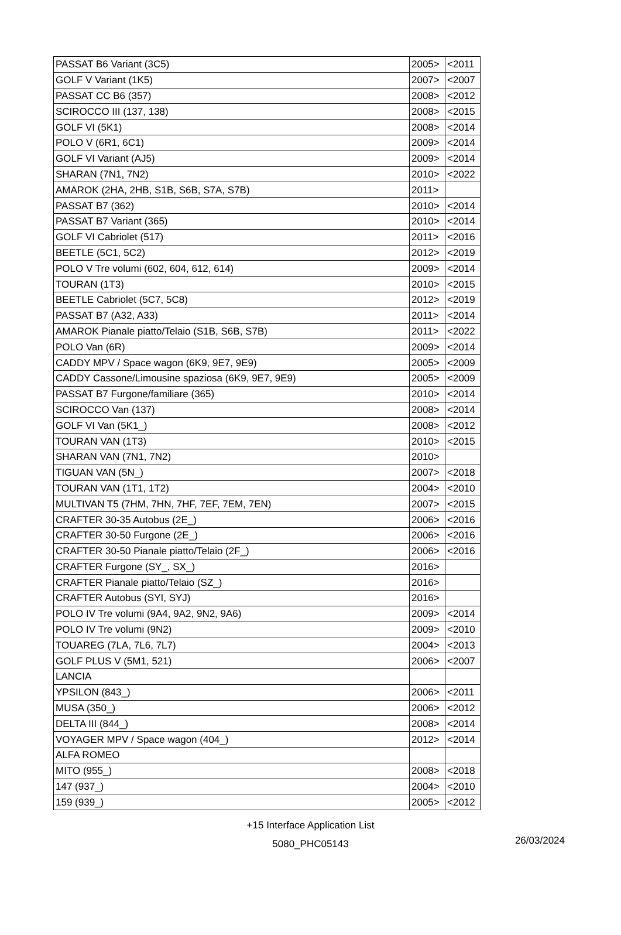| PASSAT B6 Variant (3C5) | 2005> | <2011 |
| GOLF V Variant (1K5) | 2007> | <2007 |
| PASSAT CC B6 (357) | 2008> | <2012 |
| SCIROCCO III (137, 138) | 2008> | <2015 |
| GOLF VI (5K1) | 2008> | <2014 |
| POLO V (6R1, 6C1) | 2009> | <2014 |
| GOLF VI Variant (AJ5) | 2009> | <2014 |
| SHARAN (7N1, 7N2) | 2010> | <2022 |
| AMAROK (2HA, 2HB, S1B, S6B, S7A, S7B) | 2011> | |
| PASSAT B7 (362) | 2010> | <2014 |
| PASSAT B7 Variant (365) | 2010> | <2014 |
| GOLF VI Cabriolet (517) | 2011> | <2016 |
| BEETLE (5C1, 5C2) | 2012> | <2019 |
| POLO V Tre volumi (602, 604, 612, 614) | 2009> | <2014 |
| TOURAN (1T3) | 2010> | <2015 |
| BEETLE Cabriolet (5C7, 5C8) | 2012> | <2019 |
| PASSAT B7 (A32, A33) | 2011> | <2014 |
| AMAROK Pianale piatto/Telaio (S1B, S6B, S7B) | 2011> | <2022 |
| POLO Van (6R) | 2009> | <2014 |
| CADDY MPV / Space wagon (6K9, 9E7, 9E9) | 2005> | <2009 |
| CADDY Cassone/Limousine spaziosa (6K9, 9E7, 9E9) | 2005> | <2009 |
| PASSAT B7 Furgone/familiare (365) | 2010> | <2014 |
| SCIROCCO Van (137) | 2008> | <2014 |
| GOLF VI Van (5K1_) | 2008> | <2012 |
| TOURAN VAN (1T3) | 2010> | <2015 |
| SHARAN VAN (7N1, 7N2) | 2010> | |
| TIGUAN VAN (5N_) | 2007> | <2018 |
| TOURAN VAN (1T1, 1T2) | 2004> | <2010 |
| MULTIVAN T5 (7HM, 7HN, 7HF, 7EF, 7EM, 7EN) | 2007> | <2015 |
| CRAFTER 30-35 Autobus (2E_) | 2006> | <2016 |
| CRAFTER 30-50 Furgone (2E_) | 2006> | <2016 |
| CRAFTER 30-50 Pianale piatto/Telaio (2F_) | 2006> | <2016 |
| CRAFTER Furgone (SY_, SX_) | 2016> | |
| CRAFTER Pianale piatto/Telaio (SZ_) | 2016> | |
| CRAFTER Autobus (SYI, SYJ) | 2016> | |
| POLO IV Tre volumi (9A4, 9A2, 9N2, 9A6) | 2009> | <2014 |
| POLO IV Tre volumi (9N2) | 2009> | <2010 |
| TOUAREG (7LA, 7L6, 7L7) | 2004> | <2013 |
| GOLF PLUS V (5M1, 521) | 2006> | <2007 |
| LANCIA | | |
| YPSILON (843_) | 2006> | <2011 |
| MUSA (350_) | 2006> | <2012 |
| DELTA III (844_) | 2008> | <2014 |
| VOYAGER MPV / Space wagon (404_) | 2012> | <2014 |
| ALFA ROMEO | | |
| MITO (955_) | 2008> | <2018 |
| 147 (937_) | 2004> | <2010 |
| 159 (939_) | 2005> | <2012 |
+15 Interface Application List
5080_PHC05143
26/03/2024